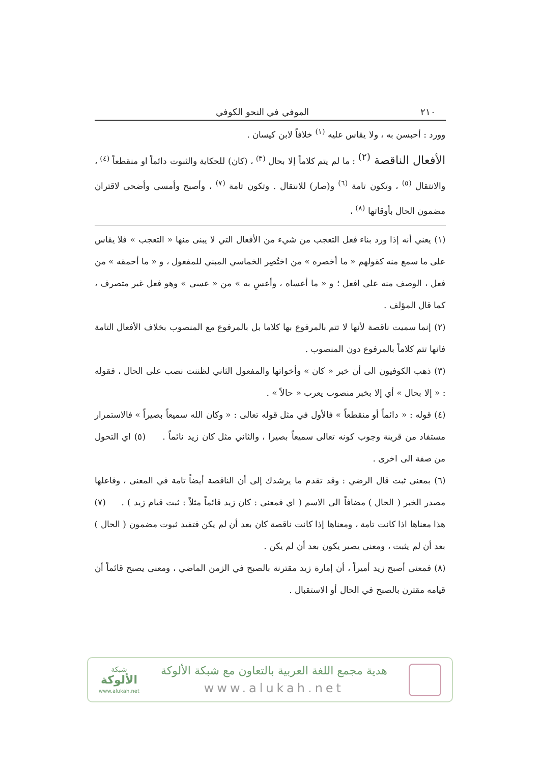٢١٠ الموفي في النحو الكوفي
وورد : أحبسن به ، ولا يقاس عليه <sup>(١)</sup> خلافاً لابن كيسان .
الأفعال الناقصة <sup>(٢)</sup> : ما لم يتم كلاماً إلا بحال <sup>(٣)</sup> ، (كان) للحكاية والثبوت دائماً او منقطعاً <sup>(٤)</sup> ، والانتقال <sup>(٥)</sup> ، وتكون تامة <sup>(٦)</sup> و(صار) للانتقال . وتكون تامة <sup>(٧)</sup> ، وأصبح وأمسى وأضحى لاقتران مضمون الحال بأوقاتها <sup>(٨)</sup> ،
(١) يعني أنه إذا ورد بناء فعل التعجب من شيء من الأفعال التي لا يبنى منها « التعجب » فلا يقاس على ما سمع منه كقولهم « ما أخصره » من اختُصِر الخماسي المبني للمفعول ، و « ما أحمقه » من فعل ، الوصف منه على افعل ؛ و « ما أعساه ، وأعسِ به » من « عسى » وهو فعل غير متصرف ، كما قال المؤلف .
(٢) إنما سميت ناقصة لأنها لا تتم بالمرفوع بها كلاما بل بالمرفوع مع المنصوب بخلاف الأفعال التامة فانها تتم كلاماً بالمرفوع دون المنصوب .
(٣) ذهب الكوفيون الى أن خبر « كان » وأخواتها والمفعول الثاني لظننت نصب على الحال ، فقوله : « إلا بحال » أي إلا بخبر منصوب يعرب « حالاً » .
(٤) قوله : « دائماً أو منقطعاً » فالأول في مثل قوله تعالى : « وكان الله سميعاً بصيراً » فالاستمرار مستفاد من قرينة وجوب كونه تعالى سميعاً بصيرا ، والثاني مثل كان زيد نائماً . (٥) اي التحول من صفة الى اخرى .
(٦) بمعنى ثبت قال الرضي : وقد تقدم ما يرشدك إلى أن الناقصة أيضاً تامة في المعنى ، وفاعلها مصدر الخبر ( الحال ) مضافاً الى الاسم ( اي فمعنى : كان زيد قائماً مثلاً : ثبت قيام زيد ) . (٧) هذا معناها اذا كانت تامة ، ومعناها إذا كانت ناقصة كان بعد أن لم يكن فتفيد ثبوت مضمون ( الحال ) بعد أن لم يثبت ، ومعنى يصير يكون بعد أن لم يكن .
(٨) فمعنى أصبح زيد أميراً ، أن إمارة زيد مقترنة بالصبح في الزمن الماضي ، ومعنى يصبح قائماً أن قيامه مقترن بالصبح في الحال أو الاستقبال .
هدية مجمع اللغة العربية بالتعاون مع شبكة الألوكة
www.alukah.net
شبكة
الألوكة
www.alukah.net